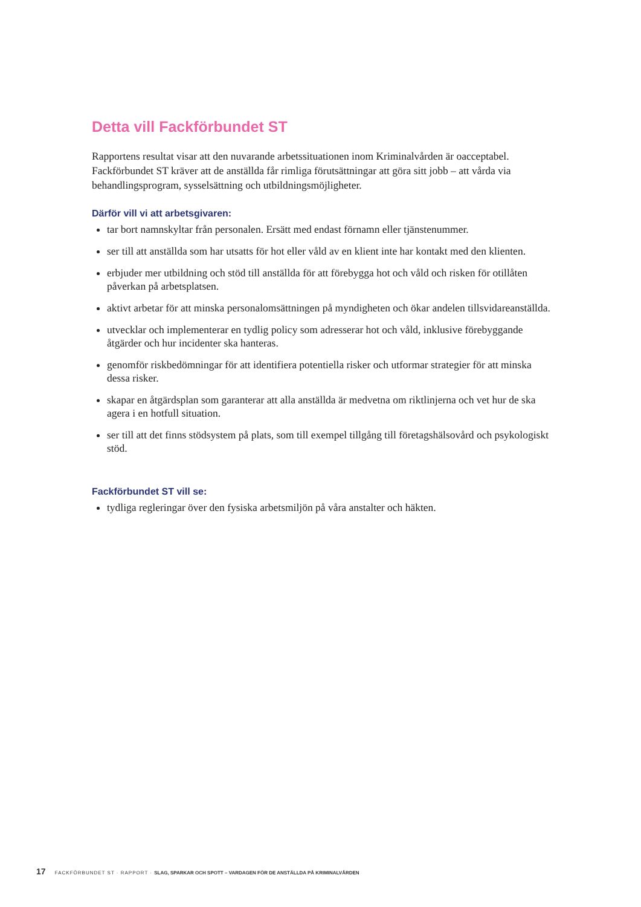Detta vill Fackförbundet ST
Rapportens resultat visar att den nuvarande arbetssituationen inom Kriminalvården är oacceptabel. Fackförbundet ST kräver att de anställda får rimliga förutsättningar att göra sitt jobb – att vårda via behandlingsprogram, sysselsättning och utbildningsmöjligheter.
Därför vill vi att arbetsgivaren:
tar bort namnskyltar från personalen. Ersätt med endast förnamn eller tjänstenummer.
ser till att anställda som har utsatts för hot eller våld av en klient inte har kontakt med den klienten.
erbjuder mer utbildning och stöd till anställda för att förebygga hot och våld och risken för otillåten påverkan på arbetsplatsen.
aktivt arbetar för att minska personalomsättningen på myndigheten och ökar andelen tillsvidareanställda.
utvecklar och implementerar en tydlig policy som adresserar hot och våld, inklusive förebyggande åtgärder och hur incidenter ska hanteras.
genomför riskbedömningar för att identifiera potentiella risker och utformar strategier för att minska dessa risker.
skapar en åtgärdsplan som garanterar att alla anställda är medvetna om riktlinjerna och vet hur de ska agera i en hotfull situation.
ser till att det finns stödsystem på plats, som till exempel tillgång till företagshälsovård och psykologiskt stöd.
Fackförbundet ST vill se:
tydliga regleringar över den fysiska arbetsmiljön på våra anstalter och häkten.
17 FACKFÖRBUNDET ST · RAPPORT · SLAG, SPARKAR OCH SPOTT – VARDAGEN FÖR DE ANSTÄLLDA PÅ KRIMINALVÅRDEN